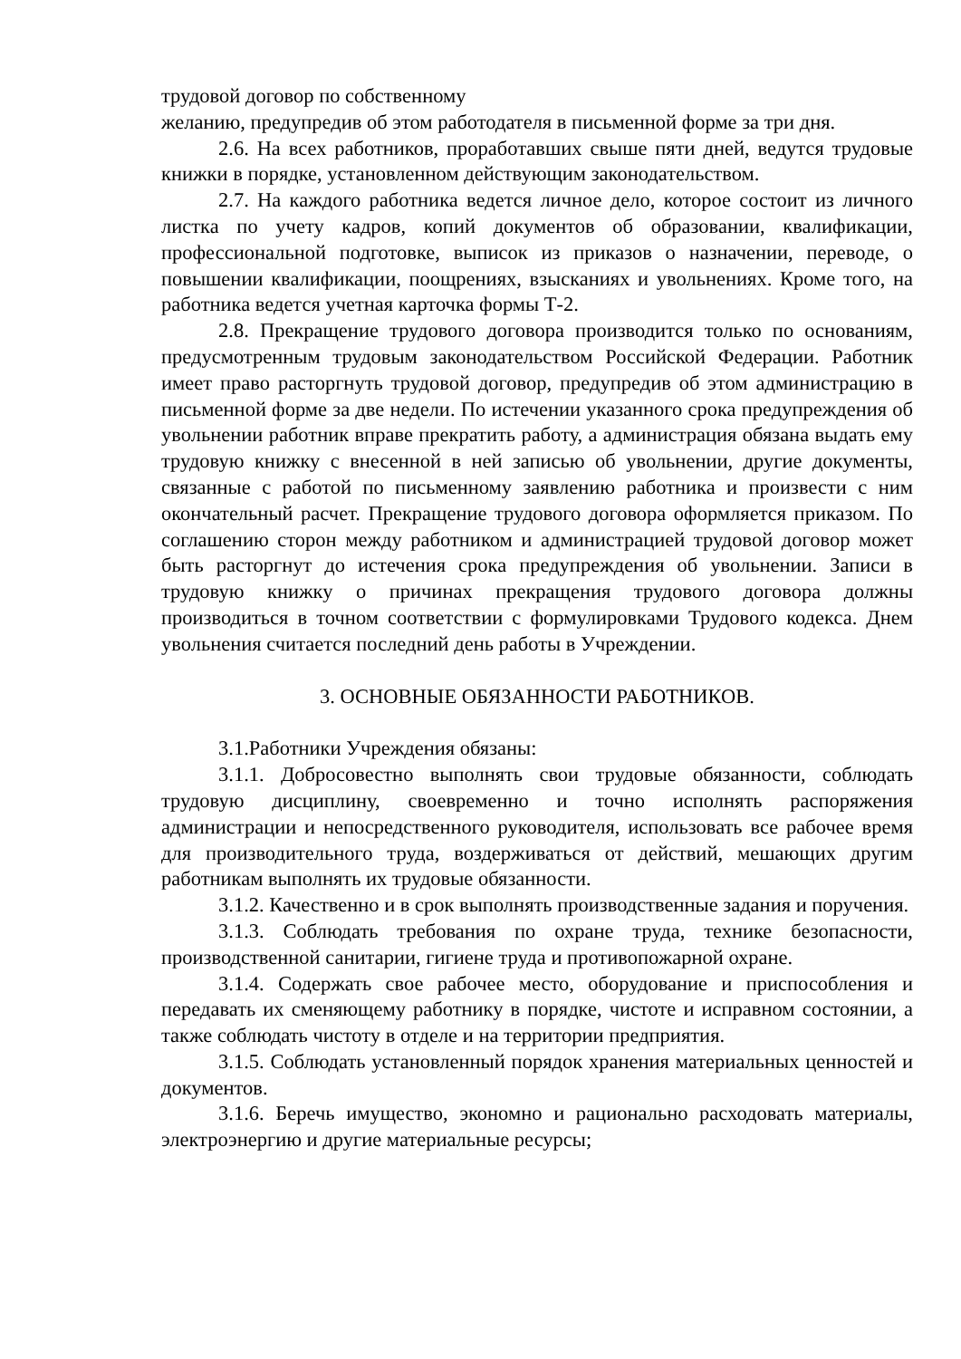трудовой договор по собственному
желанию, предупредив об этом работодателя в письменной форме за три дня.
2.6. На всех работников, проработавших свыше пяти дней, ведутся трудовые книжки в порядке, установленном действующим законодательством.
2.7. На каждого работника ведется личное дело, которое состоит из личного листка по учету кадров, копий документов об образовании, квалификации, профессиональной подготовке, выписок из приказов о назначении, переводе, о повышении квалификации, поощрениях, взысканиях и увольнениях. Кроме того, на работника ведется учетная карточка формы Т-2.
2.8. Прекращение трудового договора производится только по основаниям, предусмотренным трудовым законодательством Российской Федерации. Работник имеет право расторгнуть трудовой договор, предупредив об этом администрацию в письменной форме за две недели. По истечении указанного срока предупреждения об увольнении работник вправе прекратить работу, а администрация обязана выдать ему трудовую книжку с внесенной в ней записью об увольнении, другие документы, связанные с работой по письменному заявлению работника и произвести с ним окончательный расчет. Прекращение трудового договора оформляется приказом. По соглашению сторон между работником и администрацией трудовой договор может быть расторгнут до истечения срока предупреждения об увольнении. Записи в трудовую книжку о причинах прекращения трудового договора должны производиться в точном соответствии с формулировками Трудового кодекса. Днем увольнения считается последний день работы в Учреждении.
3. ОСНОВНЫЕ ОБЯЗАННОСТИ РАБОТНИКОВ.
3.1.Работники Учреждения обязаны:
3.1.1. Добросовестно выполнять свои трудовые обязанности, соблюдать трудовую дисциплину, своевременно и точно исполнять распоряжения администрации и непосредственного руководителя, использовать все рабочее время для производительного труда, воздерживаться от действий, мешающих другим работникам выполнять их трудовые обязанности.
3.1.2. Качественно и в срок выполнять производственные задания и поручения.
3.1.3. Соблюдать требования по охране труда, технике безопасности, производственной санитарии, гигиене труда и противопожарной охране.
3.1.4. Содержать свое рабочее место, оборудование и приспособления и передавать их сменяющему работнику в порядке, чистоте и исправном состоянии, а также соблюдать чистоту в отделе и на территории предприятия.
3.1.5. Соблюдать установленный порядок хранения материальных ценностей и документов.
3.1.6. Беречь имущество, экономно и рационально расходовать материалы, электроэнергию и другие материальные ресурсы;